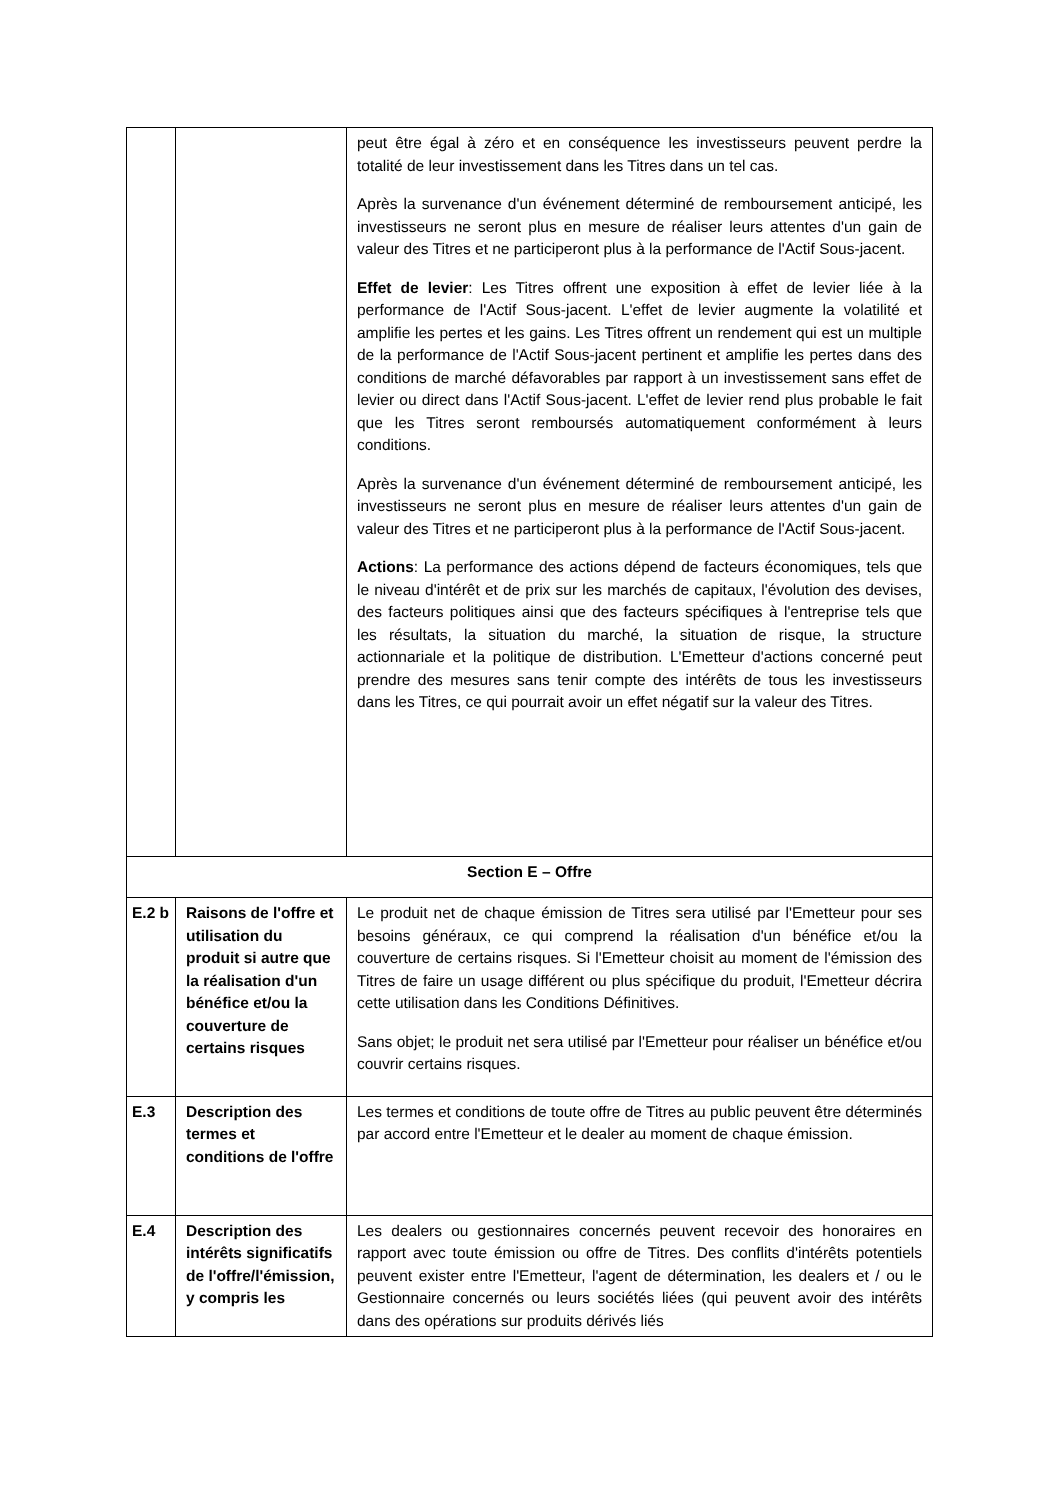| | | peut être égal à zéro et en conséquence les investisseurs peuvent perdre la totalité de leur investissement dans les Titres dans un tel cas. Après la survenance d'un événement déterminé de remboursement anticipé, les investisseurs ne seront plus en mesure de réaliser leurs attentes d'un gain de valeur des Titres et ne participeront plus à la performance de l'Actif Sous-jacent. Effet de levier : Les Titres offrent une exposition à effet de levier liée à la performance de l'Actif Sous-jacent. L'effet de levier augmente la volatilité et amplifie les pertes et les gains. Les Titres offrent un rendement qui est un multiple de la performance de l'Actif Sous-jacent pertinent et amplifie les pertes dans des conditions de marché défavorables par rapport à un investissement sans effet de levier ou direct dans l'Actif Sous-jacent. L'effet de levier rend plus probable le fait que les Titres seront remboursés automatiquement conformément à leurs conditions. Après la survenance d'un événement déterminé de remboursement anticipé, les investisseurs ne seront plus en mesure de réaliser leurs attentes d'un gain de valeur des Titres et ne participeront plus à la performance de l'Actif Sous-jacent. Actions : La performance des actions dépend de facteurs économiques, tels que le niveau d'intérêt et de prix sur les marchés de capitaux, l'évolution des devises, des facteurs politiques ainsi que des facteurs spécifiques à l'entreprise tels que les résultats, la situation du marché, la situation de risque, la structure actionnariale et la politique de distribution. L'Emetteur d'actions concerné peut prendre des mesures sans tenir compte des intérêts de tous les investisseurs dans les Titres, ce qui pourrait avoir un effet négatif sur la valeur des Titres. |
| Section E – Offre | | |
| E.2 b | Raisons de l'offre et utilisation du produit si autre que la réalisation d'un bénéfice et/ou la couverture de certains risques | Le produit net de chaque émission de Titres sera utilisé par l'Emetteur pour ses besoins généraux, ce qui comprend la réalisation d'un bénéfice et/ou la couverture de certains risques. Si l'Emetteur choisit au moment de l'émission des Titres de faire un usage différent ou plus spécifique du produit, l'Emetteur décrira cette utilisation dans les Conditions Définitives. Sans objet; le produit net sera utilisé par l'Emetteur pour réaliser un bénéfice et/ou couvrir certains risques. |
| E.3 | Description des termes et conditions de l'offre | Les termes et conditions de toute offre de Titres au public peuvent être déterminés par accord entre l'Emetteur et le dealer au moment de chaque émission. |
| E.4 | Description des intérêts significatifs de l'offre/l'émission, y compris les | Les dealers ou gestionnaires concernés peuvent recevoir des honoraires en rapport avec toute émission ou offre de Titres. Des conflits d'intérêts potentiels peuvent exister entre l'Emetteur, l'agent de détermination, les dealers et / ou le Gestionnaire concernés ou leurs sociétés liées (qui peuvent avoir des intérêts dans des opérations sur produits dérivés liés |